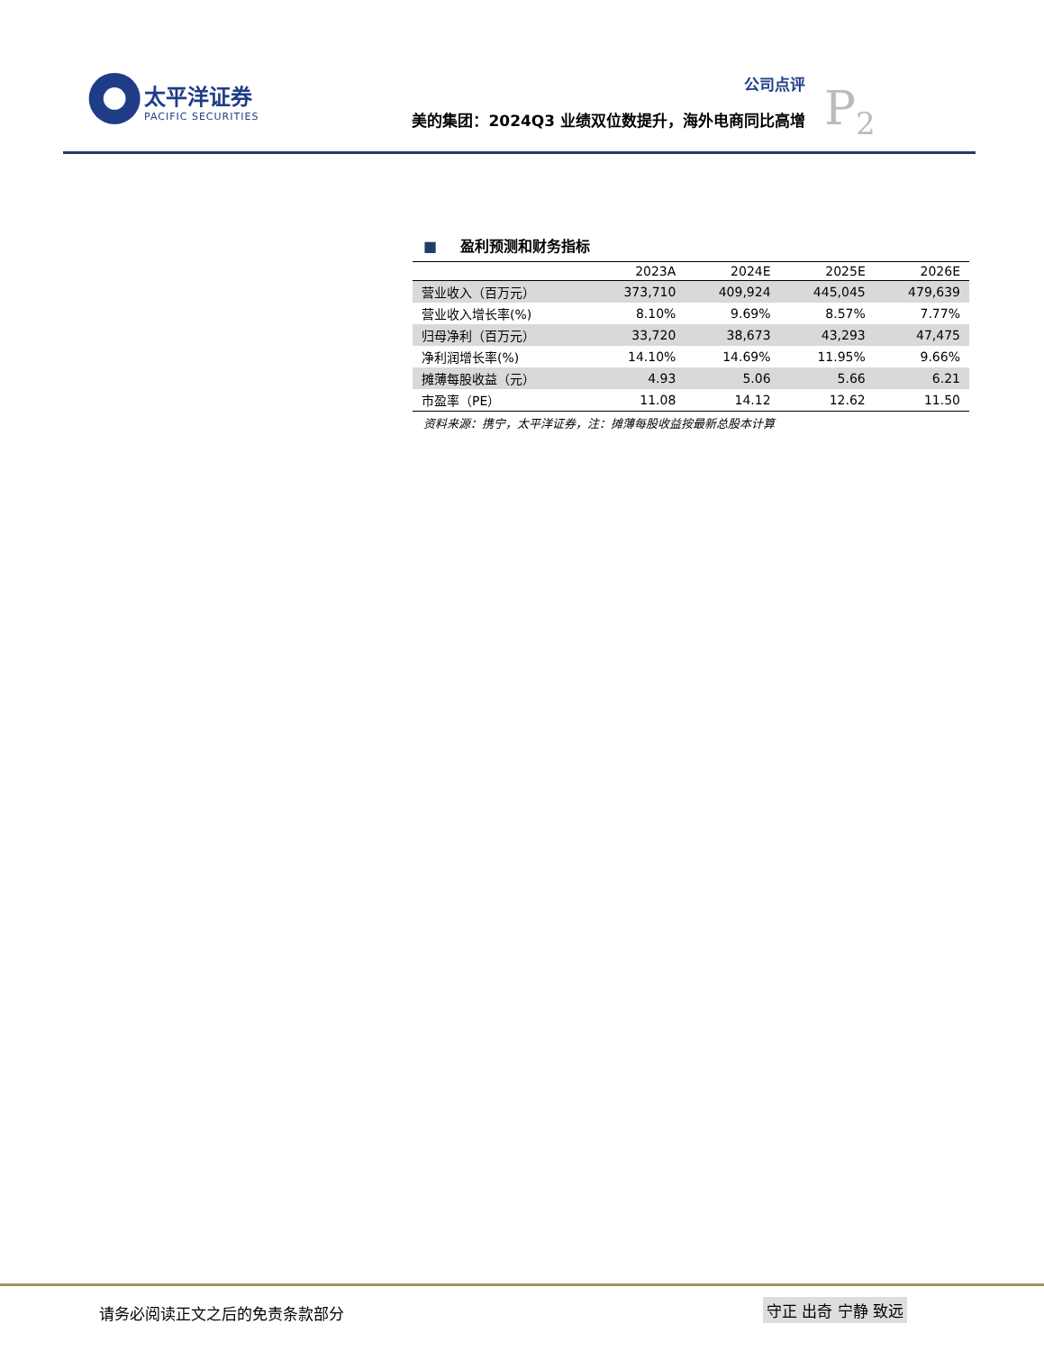太平洋证券
PACIFIC SECURITIES
公司点评
美的集团：2024Q3 业绩双位数提升，海外电商同比高增
P<sub>2</sub>
■ 盈利预测和财务指标
| | 2023A | 2024E | 2025E | 2026E |
| --- | --- | --- | --- | --- |
| 营业收入（百万元） | 373,710 | 409,924 | 445,045 | 479,639 |
| 营业收入增长率(%) | 8.10% | 9.69% | 8.57% | 7.77% |
| 归母净利（百万元） | 33,720 | 38,673 | 43,293 | 47,475 |
| 净利润增长率(%) | 14.10% | 14.69% | 11.95% | 9.66% |
| 摊薄每股收益（元） | 4.93 | 5.06 | 5.66 | 6.21 |
| 市盈率（PE） | 11.08 | 14.12 | 12.62 | 11.50 |
资料来源：携宁，太平洋证券，注：摊薄每股收益按最新总股本计算
请务必阅读正文之后的免责条款部分 守正 出奇 宁静 致远